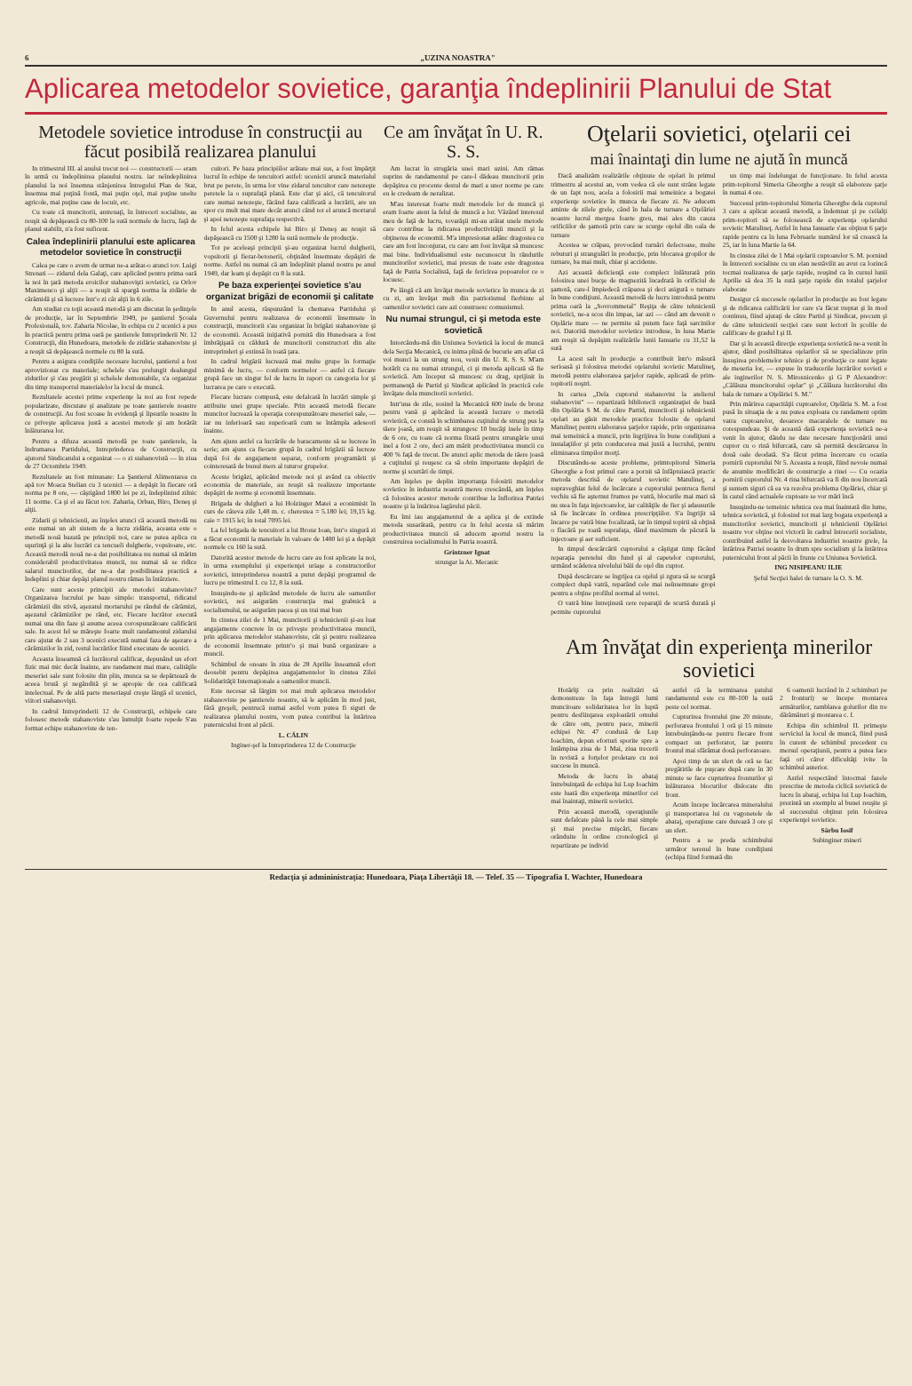6 „UZINA NOASTRA"
Aplicarea metodelor sovietice, garanţia îndeplinirii Planului de Stat
Metodele sovietice introduse în construcţii au făcut posibilă realizarea planului
In trimestrul III. al anului trecut noi — constructorii — eram în urmă cu îndeplinirea planului nostru. iar neîndeplinirea planului la noi însemna stânjenirea întregului Plan de Stat, însemna mai puţină fontă, mai puţin oţel, mai puţine unelte agricole, mai puţine case de locuit, etc.
Cu toate că muncitorii, antrenaţi, în întreceri socialiste, au reuşit să depăşească cu 80-100 la sută normele de lucru, faţă de planul stabilit, n'a fost suficent.
Calea îndeplinirii planului este aplicarea metodelor sovietice în construcţii
Calea pe care o avem de urmat ne-a arătat-o atunci tov. Luigi Strenati — zidarul dela Galaţi, care aplicând pentru prima oară la noi în ţară metoda eroicilor stahanovişti sovietici, ca Orlov Maximenco şi alţii — a reuşit să spargă norma la zidărie de cărămidă şi să lucreze într'o zi cât alţii în 6 zile.
Am studiat cu toţii această metodă şi am discutat în şedinţele de producţie, iar în Septembrie 1949, pe şantierul Şcoala Profesională, tov. Zaharia Nicolae, în echipa cu 2 ucenici a pus în practică pentru prima oară pe şantierele Intreprinderii Nr. 12 Construcţii, din Hunedoara, metodele de zidărie stahanoviste şi a reuşit să depăşească normele cu 80 la sută.
Pentru a asigura condiţiile necesare lucrului, şantierul a fost aprovizionat cu materiale; schelele s'au prelungit dealungul zidurilor şi s'au pregătit şi schelele demontabile, s'a organizat din timp transportul materialelor la locul de muncă.
Rezultatele acestei prime experienţe la noi au fost repede popularizate, discutate şi analizate pe toate şantierele noastre de construcţii. Au fost scoase în evidenţă şi lipsurile noastre în ce priveşte aplicarea justă a acestei metode şi am hotărât înlăturarea lor.
Pentru a difuza această metodă pe toate şantierele, la îndrumarea Partidului, Intreprinderea de Construcţii, cu ajutorul Sindicatului a organizat — o zi stahanovistă — în ziua de 27 Octombrie 1949.
Rezultatele au fost minunate: La Şantierul Alimentarea cu apă tov Moaca Stelian cu 3 ucenici — a depăşit în fiecare oră norma pe 8 ore, — câştigând 1800 lei pe zi, îndeplinind zilnic 11 norme. Ca şi el au făcut tov. Zaharia, Orban, Biro, Deneş şi alţii.
Zidarii şi tehnicienii, au înţeles atunci că această metodă nu este numai un alt sistem de a lucra zidăria, aceasta este o metodă nouă bazată pe principii noi, care se putea aplica cu uşurinţă şi la alte lucrări ca tencueli dulgherie, vopsitoare, etc. Această metodă nouă ne-a dat posibilitatea nu numai să mărim considerabil productivitatea muncii, nu numai să se ridice salarul muncitorilor, dar ne-a dat posibilitatea practică a îndeplini şi chiar depăşi planul nostru rămas în întârziere.
Care sunt aceste principii ale metodei stahanoviste? Organizarea lucrului pe baze simple: transportul, ridicatul cărămizii din stivă, aşezatul mortarului pe rândul de cărămizi, aşezatul cărămizilor pe rând, etc. Fiecare lucrător execută numai una din faze şi anume aceea corospunzătoare calificării sale. In acest fel se măreşte foarte mult randamentul zidarului care ajutat de 2 sau 3 ucenici execută numai faza de aşezare a cărămizilor în zid, restul lucrărilor fiind executate de ucenici.
Aceasta înseamnă că lucrătorul calificat, depunând un efort fizic mai mic decât înainte, are randament mai mare, calităţile meseriei sale sunt folosite din plin, munca sa se depărtează de aceea brută şi negândită şi se apropie de cea calificată intelectual. Pe de altă parte meseriaşul creşte lângă el ucenici, viitori stahanovişti.
In cadrul Intreprinderii 12 de Construcţii, echipele care folosesc metode stahanoviste s'au înmulţit foarte repede S'au format echipe stahanoviste de ten-
cuitori. Pe baza principiilor arătate mai sus, a fost împărţit lucrul în echipe de tencuitori astfel: ucenicii aruncă materialul brut pe perete, în urma lor vine zidarul tencuitor care netezeşte peretele la o suprafaţă plană. Este clar şi aici, că tencuitorul care numai netezeşte, făcând faza calificată a lucrării, are un spor cu mult mai mare decât atunci când tot el aruncă mortarul şi apoi netezeşte suprafaţa respectivă.
In felul acesta echipele lui Biro şi Deneş au reuşit să depăşească cu 1500 şi 1280 la sută normele de producţie.
Tot pe aceleaşi principii şi-au organizat lucrul dulgherii, vopsitorii şi fierar-betonerii, obţinând însemnate depăşiri de norme. Astfel nu numai că am îndeplinit planul nostru pe anul 1949, dar leam şi depăşit cu 8 la sută.
Pe baza experienţei sovietice s'au organizat brigăzi de economii şi calitate
In anul acesta, răspunzând la chemarea Partidului şi Guvernului pentru realizarea de economii însemnate în construcţii, muncitorii s'au organizat în brigăzi stahanoviste şi de economii. Această iniţiativă pornită din Hunedoara a fost îmbrăţişată cu căldură de muncitorii constructori din alte intreprinderi şi extinsă în toată ţara.
In cadrul brigăzii lucrează mai multe grupe în formaţie minimă de lucru, — conform normelor — astfel că fiecare grupă face un singur fel de lucru în raport cu categoria lor şi lucrarea pe care o execută.
Fiecare lucrare compusă, este defalcată în lucrări simple şi atribuite unei grupe speciale. Prin această metodă fiecare muncitor lucrează la operaţia corespunzătoare meseriei sale, — iar nu inferioară sau superioară cum se întâmpla adeseori înainte.
Am ajuns astfel ca lucrările de baracamente să se lucreze în serie; am ajuns ca fiecare grupă în cadrul brigăzii să lucreze după foi de angajament separat, conform programării şi cointeresată de bunul mers al tuturor grupelor.
Aceste brigăzi, aplicând metode noi şi având ca obiectiv economia de materiale, au reuşit să realizeze importante depăşiri de norme şi economii însemnate.
Brigada de dulgheri a lui Holzinger Matei a econimisit în curs de câteva zile 1,48 m. c. cherestea = 5.180 lei; 19,15 kg. caie = 1915 lei; în total 7095 lei.
La fel brigada de tencuitori a lui Bronz Ioan, într'o singură zi a făcut economii la materiale în valoare de 1480 lei şi a depăşit normele cu 160 la sută.
Datorită acestor metode de lucru care au fost aplicate la noi, în urma exemplului şi experienţei uriaşe a constructorilor sovietici, intreprinderea noastră a putut depăşi programul de lucru pe trimestrul I. cu 12, 8 la sută.
Insuşindu-ne şi aplicând metodele de lucru ale oamenilor sovietici, noi asigurăm construcţia mai grabnică a socialismului, ne asigurăm pacea şi un trai mai bun
In cinstea zilei de 1 Mai, muncitorii şi tehnicienii şi-au luat angajamente concrete în ce priveşte productivitatea muncii, prin aplicarea metodelor stahanoviste, cât şi pentru realizarea de economii însemnate printr'o şi mai bună organizare a muncii.
Schimbul de onoare în ziua de 28 Aprilie înseamnă efort deosebit pentru depăşirea angajamentelor în cinstea Zilei Solidarităţii Internaţionale a oamenilor muncii.
Este necesar să lărgim tot mai mult aplicarea metodelor stahanoviste pe şantierele noastre, să le aplicăm în mod just, fără greşeli, pentrucă numai astfel vom putea fi siguri de realizarea planului nostru, vom putea contribui la întărirea puternicului front al păcii.
L. CĂLIN
Inginer-şef la Intreprinderea 12 de Construcţie
Ce am învăţat în U. R. S. S.
Am lucrat în strugăria unei mari uzini. Am rămas suprins de randamentul pe care-l dădeau muncitorii prin depăşirea cu procente destul de mari a unor norme pe care eu le credeam de neralizat.
M'au interesat foarte mult metodele lor de muncă şi eram foarte atent la felul de muncă a lor. Văzând interesul meu de faţă de lucru, tovarăşii mi-au arătat unele metode care contribue la ridicarea productivităţii muncii şi la obţinerea de economii. M'a impresionat adânc dragostea cu care am fost înconjurat, cu care am fost învăţat să muncesc mai bine. Individualismul este necunoscut în rândurile muncitorilor sovietici, mai presus de toate este dragostea faţă de Patria Socialistă, faţă de fericirea popoarelor ce o locuesc.
Pe lângă că am învăţat metode sovietice în munca de zi cu zi, am învăţat mult din patriotismul fierbinte al oamenilor sovietici care azi construesc comunismul.
Nu numai strungul, ci şi metoda este sovietică
Intorcându-mă din Uniunea Sovietică la locul de muncă dela Secţia Mecanică, cu inima plină de bucurie am aflat că voi munci la un strung nou, venit din U. R. S. S. M'am hotărît ca nu numai strungul, ci şi metoda aplicată să fie sovietică. Am început să muncesc cu drag, sprijinit în permanenţă de Partid şi Sindicat aplicând în practică cele învăţate dela muncitorii sovietici.
Intr'una de zile, sosind la Mecanică 600 inele de bronz pentru vană şi aplicând la această lucrare o metodă sovietică, ce constă în schimbarea cuţitului de strung pus la tăere joasă, am reuşit să strungesc 10 bucăţi inele în timp de 6 ore, cu toate că norma fixată pentru strungărie unui inel a fost 2 ore, deci am mărit productivitatea muncii cu 400 % faţă de trecut. De atunci aplic metoda de tăere joasă a cuţitului şi reuşesc ca să obtin importante depăşiri de norme şi scurtări de timpi.
Am înţeles pe deplin importanţa folosirii metodelor sovietice în industria noastră mereu crescândă, am înţeles că folosirea acestor metode contribue la înflorirea Patriei noastre şi la întărirea lagărului păcii.
Eu îmi iau angajamentul de a aplica şi de extinde metoda susarătată, pentru ca în felul acesta să mărim productivitatea muncii să aducem aportul nostru la construirea socialismului în Patria noastră.
Grintzner Ignat
strungar la At. Mecanic
Oţelarii sovietici, oţelarii cei
mai înaintaţi din lume ne ajută în muncă
Dacă analizăm realizările obţinute de oţelari în primul trimestru al acestui an, vom vedea că ele sunt strâns legate de un fapt nou, acela a folosirii mai temeinice a bogatei experienţe sovietice în munca de fiecare zi. Ne aducem aminte de zilele grele, când în hala de turnare a Oţelăriei noastre lucrul mergea foarte greu, mai ales din cauza orificiilor de şamotă prin care se scurge oţelul din oala de turnare
Acestea se crăpau, provocând turnări defectoase, multe rebuturi şi strangulări în producţie, prin blocarea gropilor de turnare, ba mai mult, chiar şi accidente.
Azi această deficienţă este complect înlăturată prin folosirea unei bucşe de magnezită încadrată în orificiul de şamotă, care-l împiedecă crăparea şi deci asigură o turnare în bune condiţiuni. Această metodă de lucru introdusă pentru prima oară la „Sovrommetal" Reşiţa de către tehnicienii sovietici, ne-a scos din impas, iar azi — când am devenit o Oţelărie mare — ne permite să putem face faţă sarcinilor noi. Datorită metodelor sovietice introduse, în luna Martie am reuşit să depăşim realizările lunii Ianuarie cu 31,52 la sută
La acest salt în producţie a contribuit într'o măsură serioasă şi folosirea metodei oţelarului sovietic Matulineţ, metodă pentru elaborarea şarjelor rapide, aplicată de prim-topitorii noştri.
In cartea „Dela cuptorul stahanovist la atelierul stahanovist" — repartizată bibliotecii organizaţiei de bază din Oţelăria S M. de către Partid, muncitorii şi tehnicienii oţelari au găsit metodele practice folosite de oţelarul Matulineţ pentru elaborarea şarjelor rapide, prin organizarea mai temeinică a muncii, prin îngrijirea în bune condiţiuni a instalaţiilor şi prin conducerea mai justă a lucrului, pentru eliminarea timpilor morţi.
Discutându-se aceste probleme, primtopitorul Simeria Gheorghe a fost primul care a pornit să înfăptuiască practic metoda descrisă de oţelarul sovietic Matulineţ, a supraveghiat felul de încărcare a cuptorului pentruca fierul vechiu să fie aşternut frumos pe vatră, blocurile mai mari să nu stea în faţa injectoarelor, iar calităţile de fier şi adausurile să fie încărcate în ordinea prescripţiilor. S'a îngrijit să încarce pe vatră bine focalizată, iar în timpul topirii să obţină o flacără pe toată suprafaţa, dând maximum de păcură la injectoare şi aer suficient.
In timpul descărcării cuptorului a câştigat timp făcând reparaţia peretelui din fund şi al capetelor cuptorului, urmând scăderea nivelului băii de oţel din cuptor.
După descărcare se îngrijea ca oţelul şi zgura să se scurgă complect după vatră, reparând cele mai neînsemnate gropi pentru a obţine profilul normal al vetrei.
O vatră bine întreţinută cere reparaţii de scurtă durată şi permite cuptorului
un timp mai îndelungat de funcţionare. In felul acesta prim-topitorul Simeria Gheorghe a reuşit să elaboreze şarje în numai 4 ore.
Succesul prim-topitorului Simeria Gheorghe dela cuptorul 3 care a aplicat această metodă, a îndemnat şi pe ceilalţi prim-topitori să se folosească de experienţa oţelarului sovietic Matulineţ. Astfel în luna Ianuarie s'au obţinut 6 şarje rapide pentru ca în luna Februarie numărul lor să crească la 25, iar în luna Martie la 64.
In cinstea zilei de 1 Mai oţelarii cuptoarelor S. M. pornind în întreceri socialiste cu un elan nestăvilit au avut ca lozincă tocmai realizarea de şarje rapide, reuşind ca în cursul lunii Aprilie să dea 35 la sută şarje rapide din totalul şarjelor elaborate
Desigur că succesele oţelarilor în producţie au fost legate şi de ridicarea calificării lor care s'a făcut treptat şi în mod continuu, fiind ajutaţi de către Partid şi Sindicat, precum şi de către tehnicienii secţiei care sunt lectori în şcolile de calificare de gradul I şi II.
Dar şi în această direcţie experienţa sovietică ne-a venit în ajutor, dând posibilitatea oţelarilor să se specializeze prin însuşirea problemelor tehnice şi de producţie ce sunt legate de meseria lor, — expuse în traducerile lucrărilor sovieti e ale inginerilor N. S. Mirosnicenko şi G P Alexandrov: „Călăuza muncitorului oţelar" şi „Călăuza lucrătorului din hala de turnare a Oţelăriei S. M."
Prin mărirea capacităţii cuptoarelor, Oţelăria S. M. a fost pusă în situaţia de a nu putea exploata cu randament optim vatra cuptoarelor, deoarece macaralele de turnare nu corespundeau. Şi de această dată experienţa sovietică ne-a venit în ajutor, dându ne date necesare funcţionării unui cuptor cu o rină bifurcată, care să permită descărcarea în două oale deodată. S'a făcut prima încercare cu ocazia pornirii cuptorului Nr 5. Aceasta a reuşit, fiind nevoie numai de anumite modificări de construcţie a rinei — Cu ocazia pornirii cuptorului Nr. 4 rina bifurcată va fi din nou încercată şi suntem siguri că ea va rezolva problema Oţelăriei, chiar şi în cazul când actualele cuptoare se vor mări încă
Insuşindu-ne temeinic tehnica cea mai înaintată din lume, tehnica sovietică, şi folosind tot mai larg bogata experienţă a muncitorilor sovietici, muncitorii şi tehnicienii Oţelăriei noastre vor obţine noi victorii în cadrul întrecerii socialiste, contribuind astfel la desvoltarea industriei noastre grele, la întărirea Patriei noastre în drum spre socialism şi la întărirea puternicului front al păcii în frunte cu Uniunea Sovietică.
ING NISIPEANU ILIE
Şeful Secţiei halei de turnare la O. S. M.
Am învăţat din experienţa minerilor sovietici
Hotărîţi ca prin realizări să demonstreze în faţa întregii lumi muncitoare solidaritatea lor în luptă pentru desfiinţarea exploatării omului de către om, pentru pace, minerii echipei Nr. 47 condusă de Lup Ioachim, depun eforturi sporite spre a întâmpina ziua de 1 Mai, ziua trecerii în revistă a forţelor proletare cu noi succese în muncă.
Metoda de lucru în abataj întrebuinţată de echipa lui Lup Ioachim este luată din experienţa minerilor cei mai înaintaţi, minerii sovietici.
Prin această metodă, operaţiunile sunt defalcate până la cele mai simple şi mai precise mişcări, fiecare orânduite în ordine cronologică şi repartizate pe individ
astfel că la terminarea şutului randamentul este cu 80-100 la sută peste cel normat.
Cupturirea frontului ţine 20 minute, perforarea frontului 1 oră şi 15 minute întrebuinţându-se pentru fiecare front compact un perforator, iar pentru frontul mai sfărâmat două perforatoare.
Apoi timp de un sfert de oră se fac pregătirile de puşcare după care în 30 minute se face cupturirea fronturilor şi înlăturarea blocurilor dislocate din front.
Acum începe încărcarea mineralului şi transportarea lui cu vagonetele de abataj, operaţiune care durează 3 ore şi un sfert.
Pentru a se preda schimbului următor terenul în bune condiţiuni (echipa fiind formată din
6 oamenii lucrând în 2 schimburi pe 2 fronturi) se începe montarea armăturilor, ramblarea golurilor din tre dărâmături şi montarea c. f.
Echipa din schimbul II. primeşte serviciul la locul de muncă, fiind pusă în curent de schimbul precedent cu mersul operaţiunii, pentru a putea face faţă ori căror dificultăţi ivite în schimbul anterior.
Astfel respectând întocmai fazele prescrise de metoda ciclică sovietică de lucru în abataj, echipa lui Lup Ioachim, prezintă un exemplu al bunei reuşite şi al succesului obţinut prin folosirea experienţei sovietice.
Sârbu Iosif
Subinginer mineri
Redacţia şi admininistraţia: Hunedoara, Piaţa Libertăţii 18. — Telef. 35 — Tipografia I. Wachter, Hunedoara